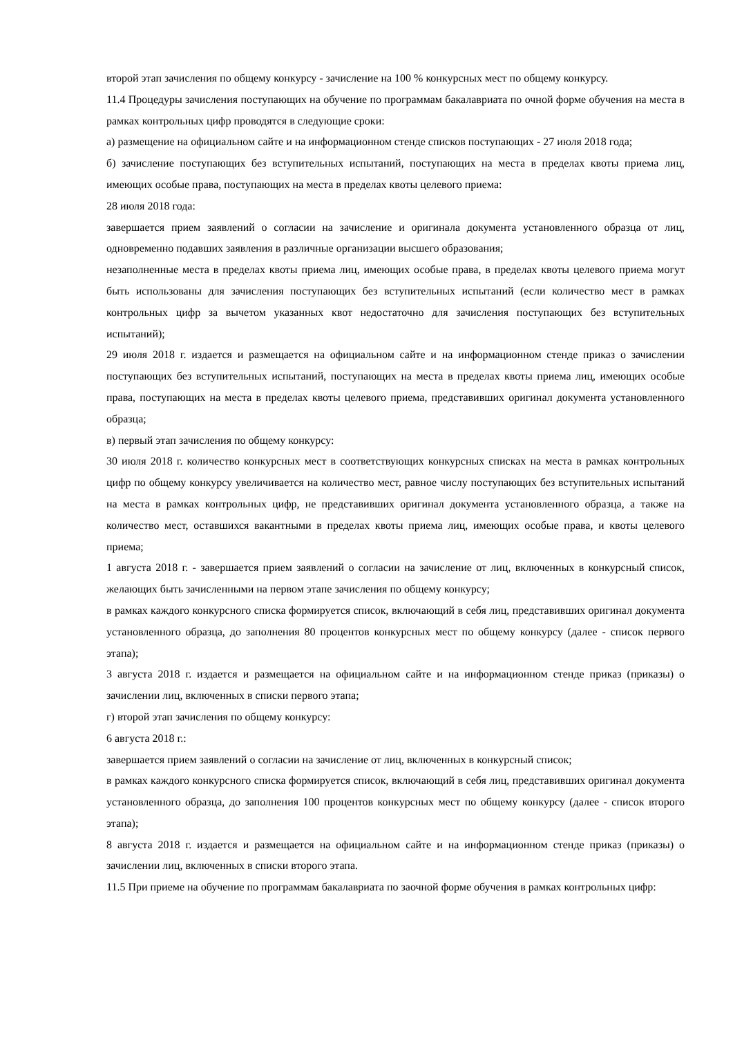второй этап зачисления по общему конкурсу - зачисление на 100 % конкурсных мест по общему конкурсу.
11.4 Процедуры зачисления поступающих на обучение по программам бакалавриата по очной форме обучения на места в рамках контрольных цифр проводятся в следующие сроки:
а) размещение на официальном сайте и на информационном стенде списков поступающих - 27 июля 2018 года;
б) зачисление поступающих без вступительных испытаний, поступающих на места в пределах квоты приема лиц, имеющих особые права, поступающих на места в пределах квоты целевого приема:
28 июля 2018 года:
завершается прием заявлений о согласии на зачисление и оригинала документа установленного образца от лиц, одновременно подавших заявления в различные организации высшего образования;
незаполненные места в пределах квоты приема лиц, имеющих особые права, в пределах квоты целевого приема могут быть использованы для зачисления поступающих без вступительных испытаний (если количество мест в рамках контрольных цифр за вычетом указанных квот недостаточно для зачисления поступающих без вступительных испытаний);
29 июля 2018 г. издается и размещается на официальном сайте и на информационном стенде приказ о зачислении поступающих без вступительных испытаний, поступающих на места в пределах квоты приема лиц, имеющих особые права, поступающих на места в пределах квоты целевого приема, представивших оригинал документа установленного образца;
в) первый этап зачисления по общему конкурсу:
30 июля 2018 г. количество конкурсных мест в соответствующих конкурсных списках на места в рамках контрольных цифр по общему конкурсу увеличивается на количество мест, равное числу поступающих без вступительных испытаний на места в рамках контрольных цифр, не представивших оригинал документа установленного образца, а также на количество мест, оставшихся вакантными в пределах квоты приема лиц, имеющих особые права, и квоты целевого приема;
1 августа 2018 г. - завершается прием заявлений о согласии на зачисление от лиц, включенных в конкурсный список, желающих быть зачисленными на первом этапе зачисления по общему конкурсу;
в рамках каждого конкурсного списка формируется список, включающий в себя лиц, представивших оригинал документа установленного образца, до заполнения 80 процентов конкурсных мест по общему конкурсу (далее - список первого этапа);
3 августа 2018 г. издается и размещается на официальном сайте и на информационном стенде приказ (приказы) о зачислении лиц, включенных в списки первого этапа;
г) второй этап зачисления по общему конкурсу:
6 августа 2018 г.:
завершается прием заявлений о согласии на зачисление от лиц, включенных в конкурсный список;
в рамках каждого конкурсного списка формируется список, включающий в себя лиц, представивших оригинал документа установленного образца, до заполнения 100 процентов конкурсных мест по общему конкурсу (далее - список второго этапа);
8 августа 2018 г. издается и размещается на официальном сайте и на информационном стенде приказ (приказы) о зачислении лиц, включенных в списки второго этапа.
11.5 При приеме на обучение по программам бакалавриата по заочной форме обучения в рамках контрольных цифр: